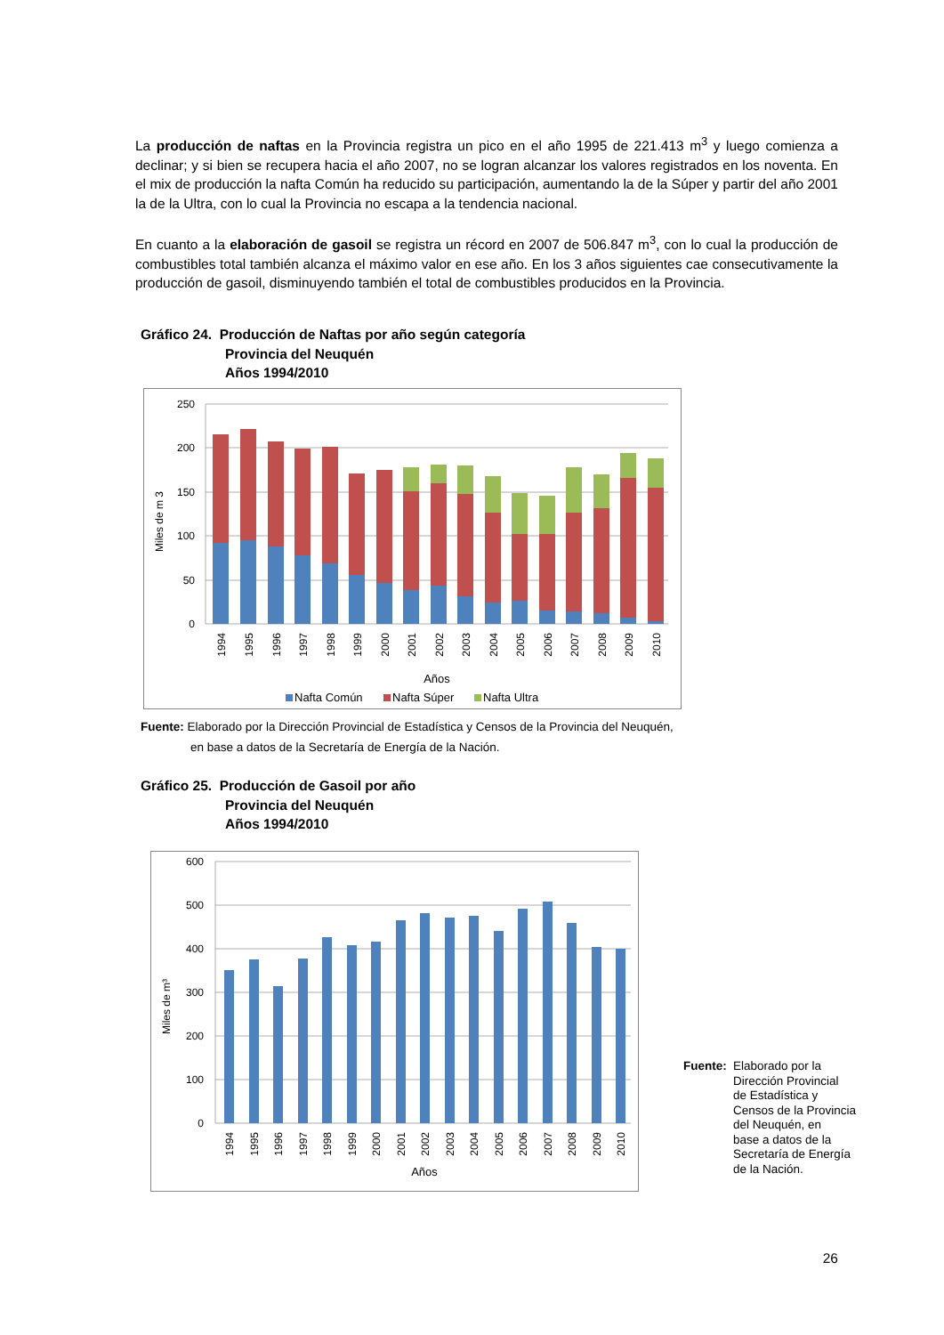La producción de naftas en la Provincia registra un pico en el año 1995 de 221.413 m<sup>3</sup> y luego comienza a declinar; y si bien se recupera hacia el año 2007, no se logran alcanzar los valores registrados en los noventa. En el mix de producción la nafta Común ha reducido su participación, aumentando la de la Súper y partir del año 2001 la de la Ultra, con lo cual la Provincia no escapa a la tendencia nacional.
En cuanto a la elaboración de gasoil se registra un récord en 2007 de 506.847 m<sup>3</sup>, con lo cual la producción de combustibles total también alcanza el máximo valor en ese año. En los 3 años siguientes cae consecutivamente la producción de gasoil, disminuyendo también el total de combustibles producidos en la Provincia.
Gráfico 24. Producción de Naftas por año según categoría
Provincia del Neuquén
Años 1994/2010
250
200
150
100
50
0
Miles de m 3
Años
Nafta Común
Nafta Súper
Nafta Ultra
1994
1995
1996
1997
1998
1999
2000
2001
2002
2003
2004
2005
2006
2007
2008
2009
2010
Fuente: Elaborado por la Dirección Provincial de Estadística y Censos de la Provincia del Neuquén,
en base a datos de la Secretaría de Energía de la Nación.
Gráfico 25. Producción de Gasoil por año
Provincia del Neuquén
Años 1994/2010
600
500
400
300
200
100
0
Miles de m³
1994
1995
1996
1997
1998
1999
2000
2001
2002
2003
2004
2005
2006
2007
2008
2009
2010
Años
Fuente:
Elaborado por la
Dirección Provincial
de Estadística y
Censos de la Provincia
del Neuquén, en
base a datos de la
Secretaría de Energía
de la Nación.
26